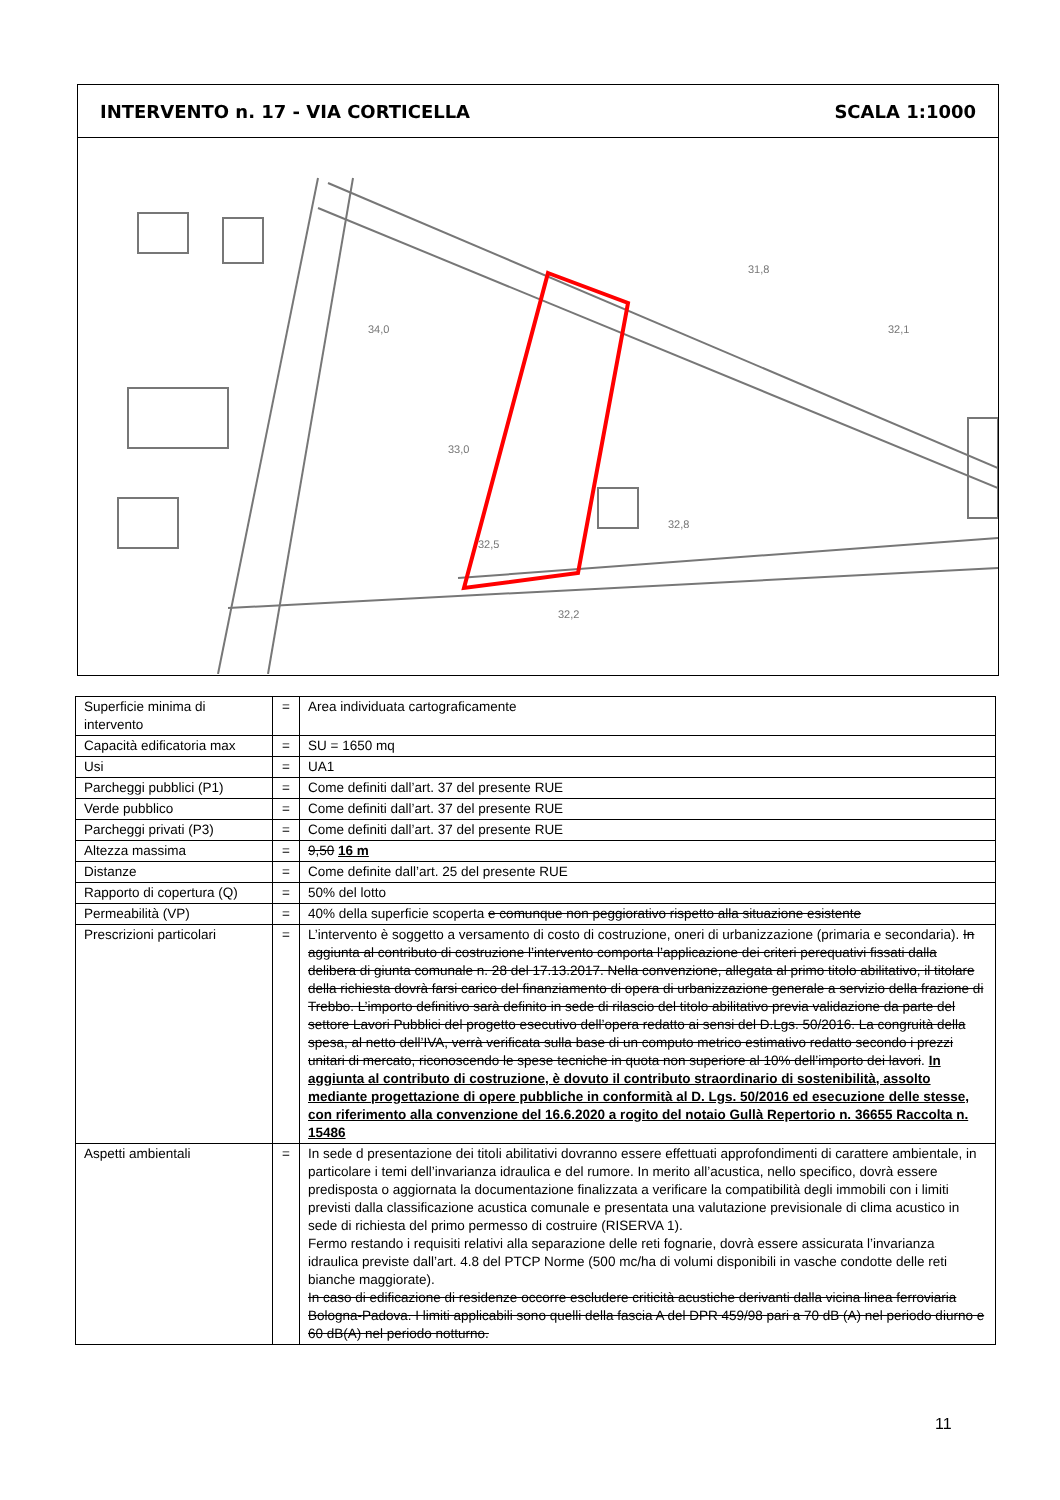INTERVENTO n. 17 - VIA CORTICELLA SCALA 1:1000
34,0
33,0
32,5
32,8
32,2
31,8
32,1
| Superficie minima di intervento | = | Area individuata cartograficamente |
| Capacità edificatoria max | = | SU = 1650 mq |
| Usi | = | UA1 |
| Parcheggi pubblici (P1) | = | Come definiti dall’art. 37 del presente RUE |
| Verde pubblico | = | Come definiti dall’art. 37 del presente RUE |
| Parcheggi privati (P3) | = | Come definiti dall’art. 37 del presente RUE |
| Altezza massima | = | 9,50 16 m |
| Distanze | = | Come definite dall’art. 25 del presente RUE |
| Rapporto di copertura (Q) | = | 50% del lotto |
| Permeabilità (VP) | = | 40% della superficie scoperta e comunque non peggiorativo rispetto alla situazione esistente |
| Prescrizioni particolari | = | L’intervento è soggetto a versamento di costo di costruzione, oneri di urbanizzazione (primaria e secondaria). In aggiunta al contributo di costruzione l’intervento comporta l’applicazione dei criteri perequativi fissati dalla delibera di giunta comunale n. 28 del 17.13.2017. Nella convenzione, allegata al primo titolo abilitativo, il titolare della richiesta dovrà farsi carico del finanziamento di opera di urbanizzazione generale a servizio della frazione di Trebbo. L’importo definitivo sarà definito in sede di rilascio del titolo abilitativo previa validazione da parte del settore Lavori Pubblici del progetto esecutivo dell’opera redatto ai sensi del D.Lgs. 50/2016. La congruità della spesa, al netto dell’IVA, verrà verificata sulla base di un computo metrico estimativo redatto secondo i prezzi unitari di mercato, riconoscendo le spese tecniche in quota non superiore al 10% dell’importo dei lavori . In aggiunta al contributo di costruzione, è dovuto il contributo straordinario di sostenibilità, assolto mediante progettazione di opere pubbliche in conformità al D. Lgs. 50/2016 ed esecuzione delle stesse, con riferimento alla convenzione del 16.6.2020 a rogito del notaio Gullà Repertorio n. 36655 Raccolta n. 15486 |
| Aspetti ambientali | = | In sede d presentazione dei titoli abilitativi dovranno essere effettuati approfondimenti di carattere ambientale, in particolare i temi dell’invarianza idraulica e del rumore. In merito all’acustica, nello specifico, dovrà essere predisposta o aggiornata la documentazione finalizzata a verificare la compatibilità degli immobili con i limiti previsti dalla classificazione acustica comunale e presentata una valutazione previsionale di clima acustico in sede di richiesta del primo permesso di costruire (RISERVA 1). Fermo restando i requisiti relativi alla separazione delle reti fognarie, dovrà essere assicurata l’invarianza idraulica previste dall’art. 4.8 del PTCP Norme (500 mc/ha di volumi disponibili in vasche condotte delle reti bianche maggiorate). In caso di edificazione di residenze occorre escludere criticità acustiche derivanti dalla vicina linea ferroviaria Bologna-Padova. I limiti applicabili sono quelli della fascia A del DPR 459/98 pari a 70 dB (A) nel periodo diurno e 60 dB(A) nel periodo notturno. |
11